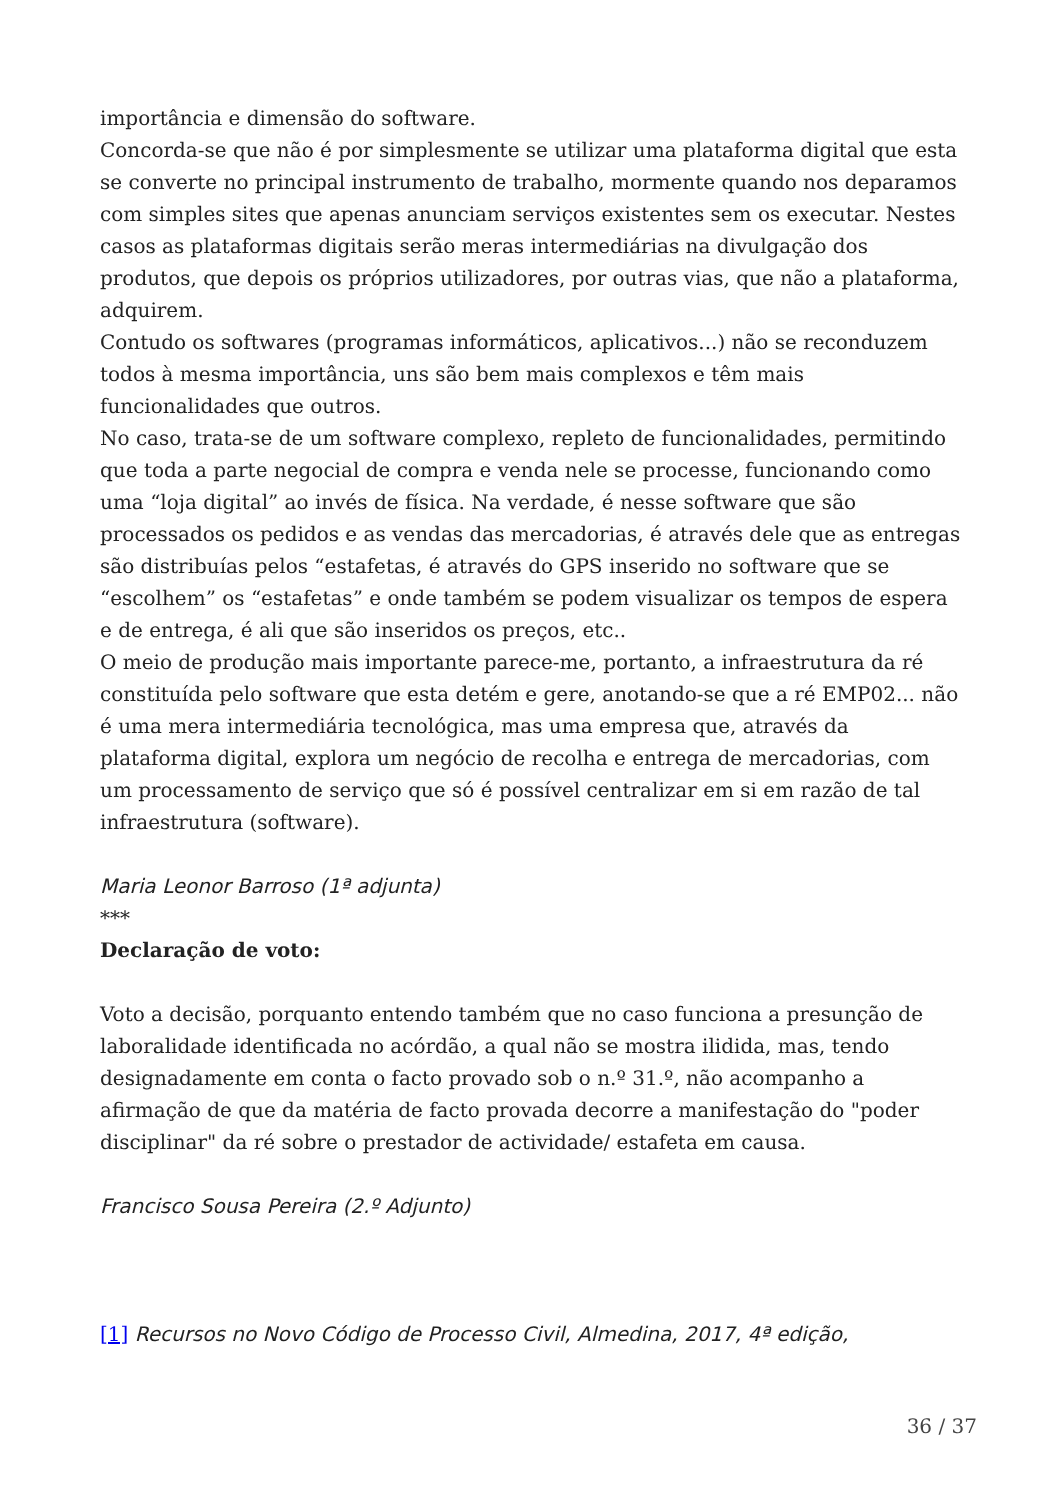importância e dimensão do software.
Concorda-se que não é por simplesmente se utilizar uma plataforma digital que esta se converte no principal instrumento de trabalho, mormente quando nos deparamos com simples sites que apenas anunciam serviços existentes sem os executar. Nestes casos as plataformas digitais serão meras intermediárias na divulgação dos produtos, que depois os próprios utilizadores, por outras vias, que não a plataforma, adquirem.
Contudo os softwares (programas informáticos, aplicativos...) não se reconduzem todos à mesma importância, uns são bem mais complexos e têm mais funcionalidades que outros.
No caso, trata-se de um software complexo, repleto de funcionalidades, permitindo que toda a parte negocial de compra e venda nele se processe, funcionando como uma “loja digital” ao invés de física. Na verdade, é nesse software que são processados os pedidos e as vendas das mercadorias, é através dele que as entregas são distribuías pelos “estafetas, é através do GPS inserido no software que se “escolhem” os “estafetas” e onde também se podem visualizar os tempos de espera e de entrega, é ali que são inseridos os preços, etc..
O meio de produção mais importante parece-me, portanto, a infraestrutura da ré constituída pelo software que esta detém e gere, anotando-se que a ré EMP02... não é uma mera intermediária tecnológica, mas uma empresa que, através da plataforma digital, explora um negócio de recolha e entrega de mercadorias, com um processamento de serviço que só é possível centralizar em si em razão de tal infraestrutura (software).
Maria Leonor Barroso (1ª adjunta)
***
Declaração de voto:
Voto a decisão, porquanto entendo também que no caso funciona a presunção de laboralidade identificada no acórdão, a qual não se mostra ilidida, mas, tendo designadamente em conta o facto provado sob o n.º 31.º, não acompanho a afirmação de que da matéria de facto provada decorre a manifestação do "poder disciplinar" da ré sobre o prestador de actividade/ estafeta em causa.
Francisco Sousa Pereira (2.º Adjunto)
[1] Recursos no Novo Código de Processo Civil, Almedina, 2017, 4ª edição,
36 / 37